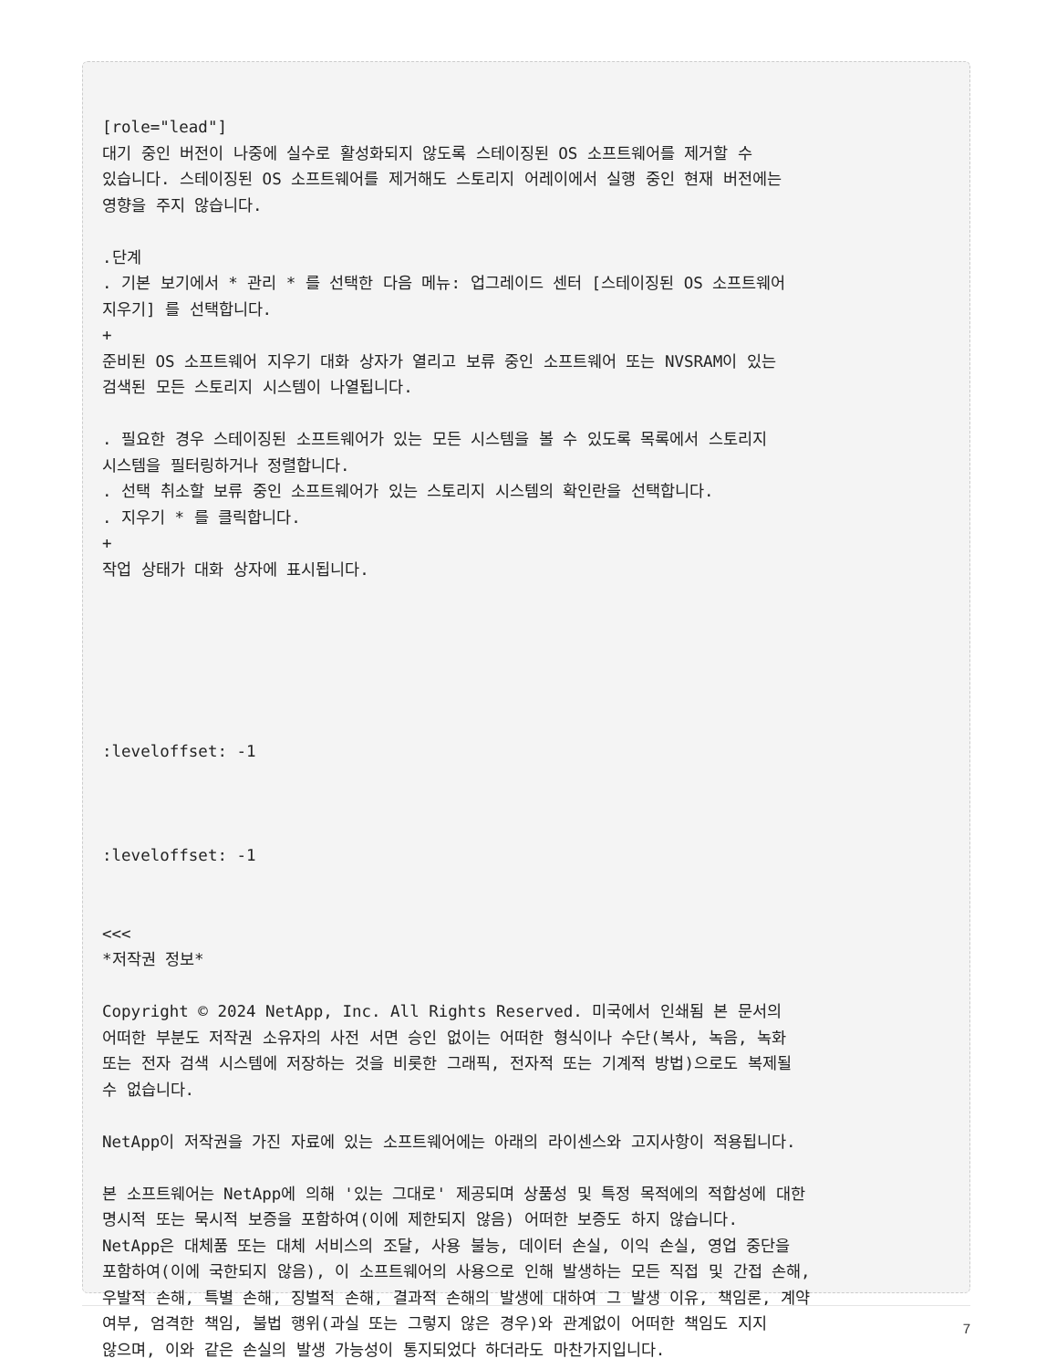[role="lead"]
대기 중인 버전이 나중에 실수로 활성화되지 않도록 스테이징된 OS 소프트웨어를 제거할 수
있습니다. 스테이징된 OS 소프트웨어를 제거해도 스토리지 어레이에서 실행 중인 현재 버전에는
영향을 주지 않습니다.

.단계
. 기본 보기에서 * 관리 * 를 선택한 다음 메뉴: 업그레이드 센터 [스테이징된 OS 소프트웨어
지우기] 를 선택합니다.
+
준비된 OS 소프트웨어 지우기 대화 상자가 열리고 보류 중인 소프트웨어 또는 NVSRAM이 있는
검색된 모든 스토리지 시스템이 나열됩니다.

. 필요한 경우 스테이징된 소프트웨어가 있는 모든 시스템을 볼 수 있도록 목록에서 스토리지
시스템을 필터링하거나 정렬합니다.
. 선택 취소할 보류 중인 소프트웨어가 있는 스토리지 시스템의 확인란을 선택합니다.
. 지우기 * 를 클릭합니다.
+
작업 상태가 대화 상자에 표시됩니다.






:leveloffset: -1



:leveloffset: -1


<<<
*저작권 정보*

Copyright © 2024 NetApp, Inc. All Rights Reserved. 미국에서 인쇄됨 본 문서의
어떠한 부분도 저작권 소유자의 사전 서면 승인 없이는 어떠한 형식이나 수단(복사, 녹음, 녹화
또는 전자 검색 시스템에 저장하는 것을 비롯한 그래픽, 전자적 또는 기계적 방법)으로도 복제될
수 없습니다.

NetApp이 저작권을 가진 자료에 있는 소프트웨어에는 아래의 라이센스와 고지사항이 적용됩니다.

본 소프트웨어는 NetApp에 의해 '있는 그대로' 제공되며 상품성 및 특정 목적에의 적합성에 대한
명시적 또는 묵시적 보증을 포함하여(이에 제한되지 않음) 어떠한 보증도 하지 않습니다.
NetApp은 대체품 또는 대체 서비스의 조달, 사용 불능, 데이터 손실, 이익 손실, 영업 중단을
포함하여(이에 국한되지 않음), 이 소프트웨어의 사용으로 인해 발생하는 모든 직접 및 간접 손해,
우발적 손해, 특별 손해, 징벌적 손해, 결과적 손해의 발생에 대하여 그 발생 이유, 책임론, 계약
여부, 엄격한 책임, 불법 행위(과실 또는 그렇지 않은 경우)와 관계없이 어떠한 책임도 지지
않으며, 이와 같은 손실의 발생 가능성이 통지되었다 하더라도 마찬가지입니다.
7